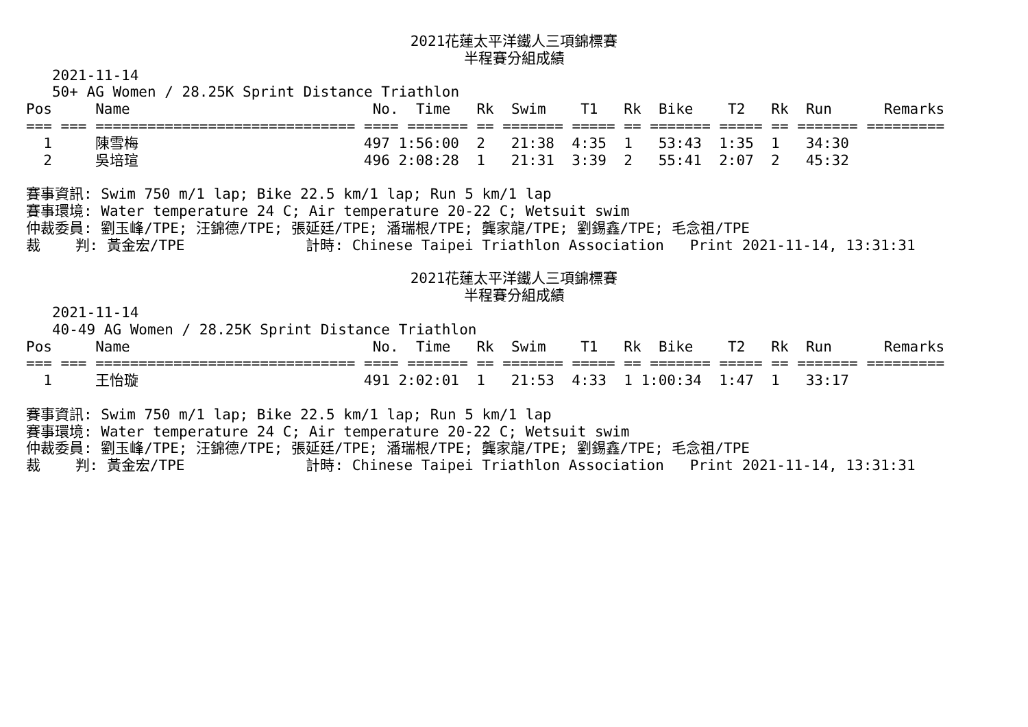2021花蓮太平洋鐵人三項錦標賽
半程賽分組成績
   2021-11-14
   50+ AG Women / 28.25K Sprint Distance Triathlon
Pos     Name                            No.  Time   Rk  Swim    T1   Rk  Bike    T2   Rk  Run      Remarks
=== === ============================== ==== ======= == ======= ===== == ======= ===== == ======= =========
  1     陳雪梅                          497 1:56:00  2   21:38  4:35  1   53:43  1:35  1   34:30
  2     吳培瑄                          496 2:08:28  1   21:31  3:39  2   55:41  2:07  2   45:32

賽事資訊: Swim 750 m/1 lap; Bike 22.5 km/1 lap; Run 5 km/1 lap
賽事環境: Water temperature 24 C; Air temperature 20-22 C; Wetsuit swim
仲裁委員: 劉玉峰/TPE; 汪錦德/TPE; 張延廷/TPE; 潘瑞根/TPE; 龔家龍/TPE; 劉錫鑫/TPE; 毛念祖/TPE
裁    判: 黃金宏/TPE              計時: Chinese Taipei Triathlon Association   Print 2021-11-14, 13:31:31
2021花蓮太平洋鐵人三項錦標賽
半程賽分組成績
   2021-11-14
   40-49 AG Women / 28.25K Sprint Distance Triathlon
Pos     Name                            No.  Time   Rk  Swim    T1   Rk  Bike    T2   Rk  Run      Remarks
=== === ============================== ==== ======= == ======= ===== == ======= ===== == ======= =========
  1     王怡璇                          491 2:02:01  1   21:53  4:33  1 1:00:34  1:47  1   33:17

賽事資訊: Swim 750 m/1 lap; Bike 22.5 km/1 lap; Run 5 km/1 lap
賽事環境: Water temperature 24 C; Air temperature 20-22 C; Wetsuit swim
仲裁委員: 劉玉峰/TPE; 汪錦德/TPE; 張延廷/TPE; 潘瑞根/TPE; 龔家龍/TPE; 劉錫鑫/TPE; 毛念祖/TPE
裁    判: 黃金宏/TPE              計時: Chinese Taipei Triathlon Association   Print 2021-11-14, 13:31:31